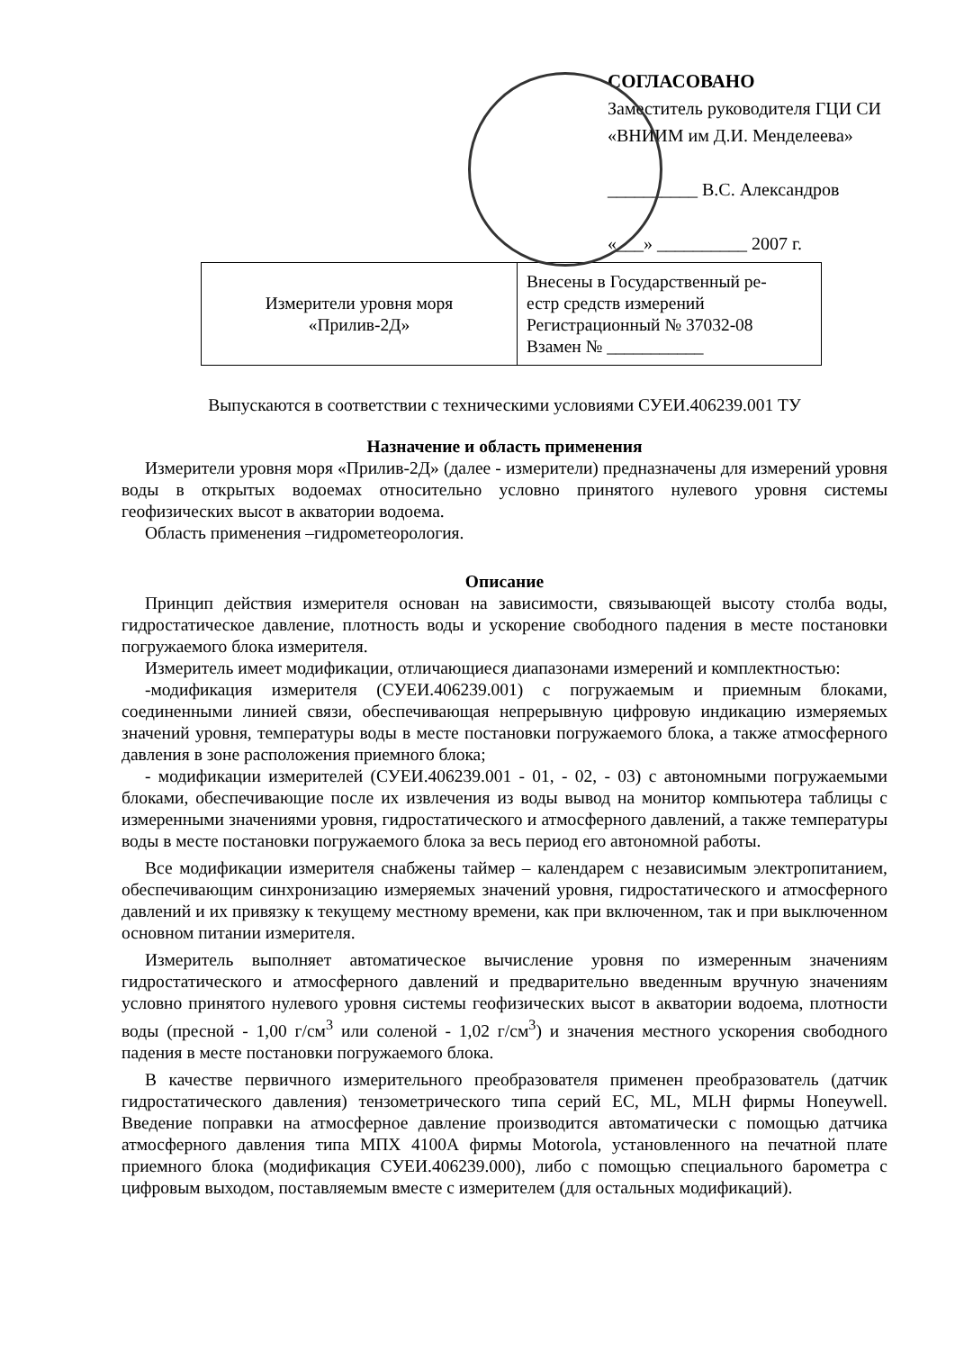СОГЛАСОВАНО
Заместитель руководителя ГЦИ СИ
«ВНИИМ им Д.И. Менделеева»
__________ В.С. Александров
«___» __________ 2007 г.
| Измерители уровня моря «Прилив-2Д» | Внесены в Государственный ре- естр средств измерений Регистрационный № 37032-08 Взамен № ___________ |
Выпускаются в соответствии с техническими условиями СУЕИ.406239.001 ТУ
Назначение и область применения
Измерители уровня моря «Прилив-2Д» (далее - измерители) предназначены для измерений уровня воды в открытых водоемах относительно условно принятого нулевого уровня системы геофизических высот в акватории водоема.
Область применения –гидрометеорология.
Описание
Принцип действия измерителя основан на зависимости, связывающей высоту столба воды, гидростатическое давление, плотность воды и ускорение свободного падения в месте постановки погружаемого блока измерителя.
Измеритель имеет модификации, отличающиеся диапазонами измерений и комплектностью:
-модификация измерителя (СУЕИ.406239.001) с погружаемым и приемным блоками, соединенными линией связи, обеспечивающая непрерывную цифровую индикацию измеряемых значений уровня, температуры воды в месте постановки погружаемого блока, а также атмосферного давления в зоне расположения приемного блока;
- модификации измерителей (СУЕИ.406239.001 - 01, - 02, - 03) с автономными погружаемыми блоками, обеспечивающие после их извлечения из воды вывод на монитор компьютера таблицы с измеренными значениями уровня, гидростатического и атмосферного давлений, а также температуры воды в месте постановки погружаемого блока за весь период его автономной работы.
Все модификации измерителя снабжены таймер – календарем с независимым электропитанием, обеспечивающим синхронизацию измеряемых значений уровня, гидростатического и атмосферного давлений и их привязку к текущему местному времени, как при включенном, так и при выключенном основном питании измерителя.
Измеритель выполняет автоматическое вычисление уровня по измеренным значениям гидростатического и атмосферного давлений и предварительно введенным вручную значениям условно принятого нулевого уровня системы геофизических высот в акватории водоема, плотности воды (пресной - 1,00 г/см<sup>3</sup> или соленой - 1,02 г/см<sup>3</sup>) и значения местного ускорения свободного падения в месте постановки погружаемого блока.
В качестве первичного измерительного преобразователя применен преобразователь (датчик гидростатического давления) тензометрического типа серий EC, ML, MLH фирмы Honeywell. Введение поправки на атмосферное давление производится автоматически с помощью датчика атмосферного давления типа МПХ 4100А фирмы Motorola, установленного на печатной плате приемного блока (модификация СУЕИ.406239.000), либо с помощью специального барометра с цифровым выходом, поставляемым вместе с измерителем (для остальных модификаций).